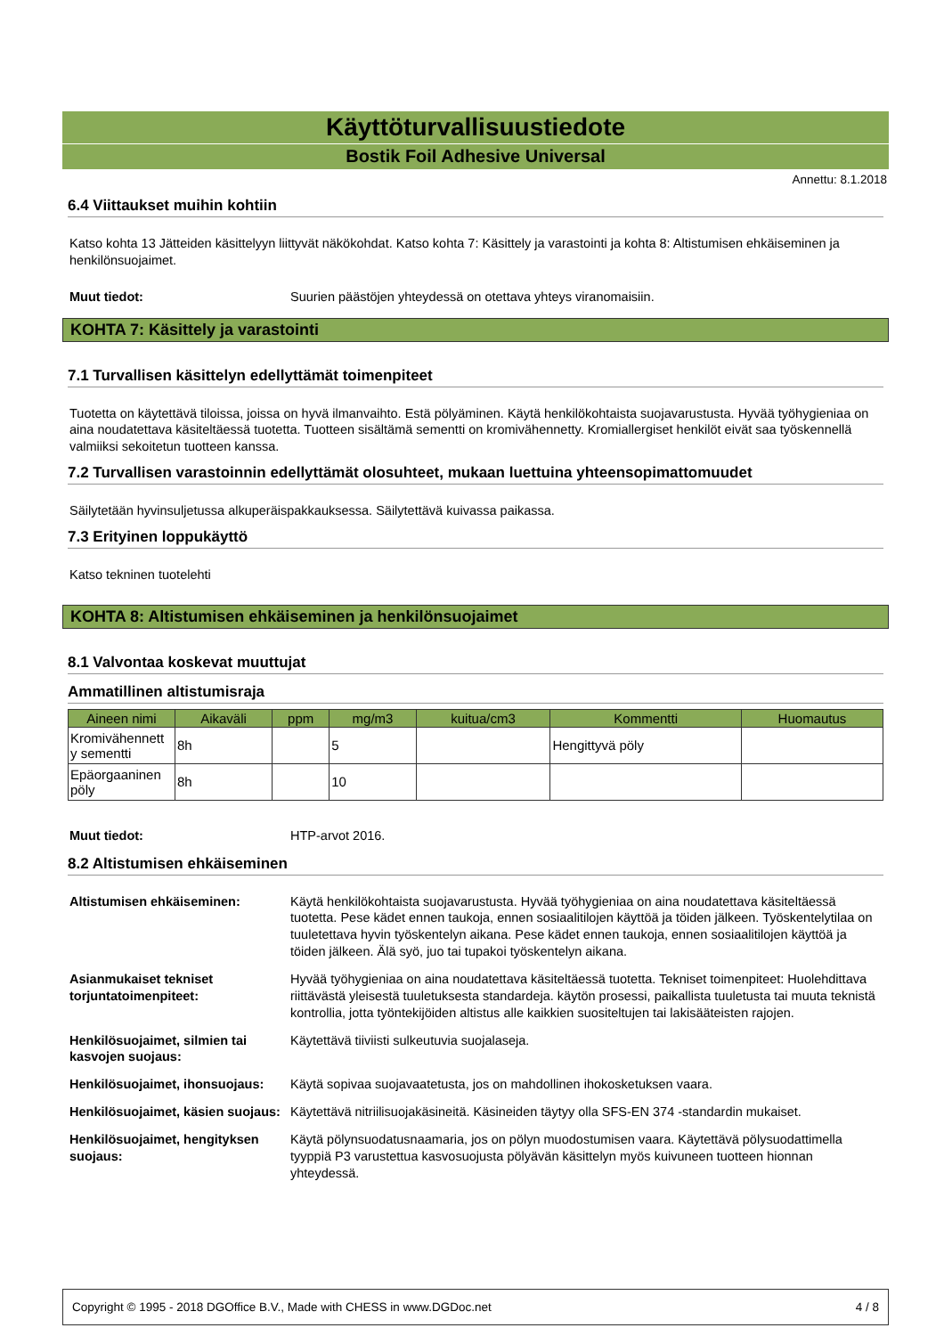Käyttöturvallisuustiedote
Bostik Foil Adhesive Universal
Annettu: 8.1.2018
6.4 Viittaukset muihin kohtiin
Katso kohta 13 Jätteiden käsittelyyn liittyvät näkökohdat. Katso kohta 7: Käsittely ja varastointi ja kohta 8: Altistumisen ehkäiseminen ja henkilönsuojaimet.
Muut tiedot: Suurien päästöjen yhteydessä on otettava yhteys viranomaisiin.
KOHTA 7: Käsittely ja varastointi
7.1 Turvallisen käsittelyn edellyttämät toimenpiteet
Tuotetta on käytettävä tiloissa, joissa on hyvä ilmanvaihto. Estä pölyäminen. Käytä henkilökohtaista suojavarustusta. Hyvää työhygieniaa on aina noudatettava käsiteltäessä tuotetta. Tuotteen sisältämä sementti on kromivähennetty. Kromiallergiset henkilöt eivät saa työskennellä valmiiksi sekoitetun tuotteen kanssa.
7.2 Turvallisen varastoinnin edellyttämät olosuhteet, mukaan luettuina yhteensopimattomuudet
Säilytetään hyvinsuljetussa alkuperäispakkauksessa. Säilytettävä kuivassa paikassa.
7.3 Erityinen loppukäyttö
Katso tekninen tuotelehti
KOHTA 8: Altistumisen ehkäiseminen ja henkilönsuojaimet
8.1 Valvontaa koskevat muuttujat
Ammatillinen altistumisraja
| Aineen nimi | Aikaväli | ppm | mg/m3 | kuitua/cm3 | Kommentti | Huomautus |
| --- | --- | --- | --- | --- | --- | --- |
| Kromivähennett y sementti | 8h | | 5 | | Hengittyvä pöly | |
| Epäorgaaninen pöly | 8h | | 10 | | | |
Muut tiedot: HTP-arvot 2016.
8.2 Altistumisen ehkäiseminen
Altistumisen ehkäiseminen: Käytä henkilökohtaista suojavarustusta. Hyvää työhygieniaa on aina noudatettava käsiteltäessä tuotetta. Pese kädet ennen taukoja, ennen sosiaalitilojen käyttöä ja töiden jälkeen. Työskentelytilaa on tuuletettava hyvin työskentelyn aikana. Pese kädet ennen taukoja, ennen sosiaalitilojen käyttöä ja töiden jälkeen. Älä syö, juo tai tupakoi työskentelyn aikana.
Asianmukaiset tekniset torjuntatoimenpiteet: Hyvää työhygieniaa on aina noudatettava käsiteltäessä tuotetta. Tekniset toimenpiteet: Huolehdittava riittävästä yleisestä tuuletuksesta standardeja. käytön prosessi, paikallista tuuletusta tai muuta teknistä kontrollia, jotta työntekijöiden altistus alle kaikkien suositeltujen tai lakisääteisten rajojen.
Henkilösuojaimet, silmien tai kasvojen suojaus: Käytettävä tiiviisti sulkeutuvia suojalaseja.
Henkilösuojaimet, ihonsuojaus: Käytä sopivaa suojavaatetusta, jos on mahdollinen ihokosketuksen vaara.
Henkilösuojaimet, käsien suojaus: Käytettävä nitriilisuojakäsineitä. Käsineiden täytyy olla SFS-EN 374 -standardin mukaiset.
Henkilösuojaimet, hengityksen suojaus: Käytä pölynsuodatusnaamaria, jos on pölyn muodostumisen vaara. Käytettävä pölysuodattimella tyyppiä P3 varustettua kasvosuojusta pölyävän käsittelyn myös kuivuneen tuotteen hionnan yhteydessä.
Copyright © 1995 - 2018 DGOffice B.V., Made with CHESS in www.DGDoc.net 4 / 8